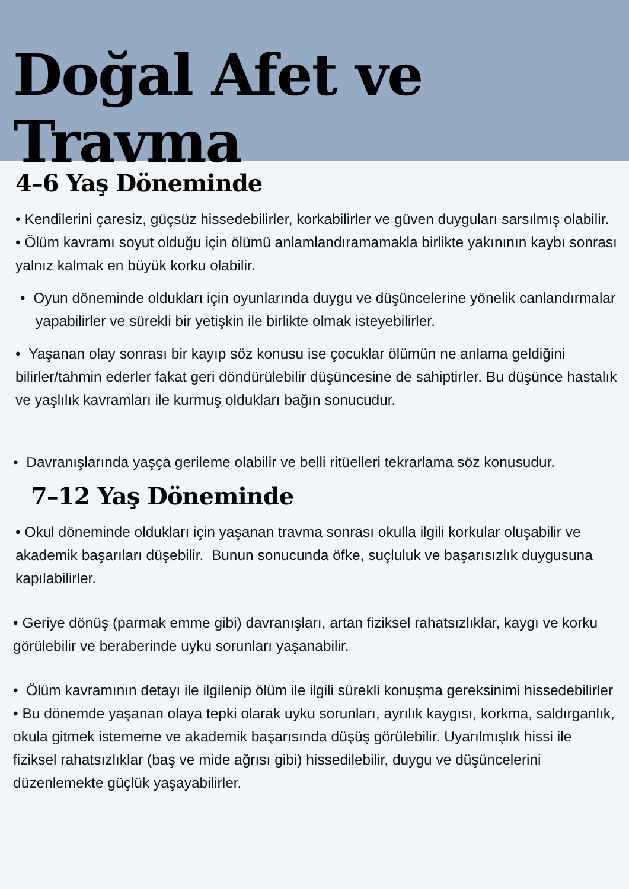Doğal Afet ve Travma
4–6 Yaş Döneminde
• Kendilerini çaresiz, güçsüz hissedebilirler, korkabilirler ve güven duyguları sarsılmış olabilir.
• Ölüm kavramı soyut olduğu için ölümü anlamlandıramamakla birlikte yakınının kaybı sonrası yalnız kalmak en büyük korku olabilir.
• Oyun döneminde oldukları için oyunlarında duygu ve düşüncelerine yönelik canlandırmalar yapabilirler ve sürekli bir yetişkin ile birlikte olmak isteyebilirler.
• Yaşanan olay sonrası bir kayıp söz konusu ise çocuklar ölümün ne anlama geldiğini bilirler/tahmin ederler fakat geri döndürülebilir düşüncesine de sahiptirler. Bu düşünce hastalık ve yaşlılık kavramları ile kurmuş oldukları bağın sonucudur.
• Davranışlarında yaşça gerileme olabilir ve belli ritüelleri tekrarlama söz konusudur.
7–12 Yaş Döneminde
• Okul döneminde oldukları için yaşanan travma sonrası okulla ilgili korkular oluşabilir ve akademik başarıları düşebilir. Bunun sonucunda öfke, suçluluk ve başarısızlık duygusuna kapılabilirler.
• Geriye dönüş (parmak emme gibi) davranışları, artan fiziksel rahatsızlıklar, kaygı ve korku görülebilir ve beraberinde uyku sorunları yaşanabilir.
• Ölüm kavramının detayı ile ilgilenip ölüm ile ilgili sürekli konuşma gereksinimi hissedebilirler
• Bu dönemde yaşanan olaya tepki olarak uyku sorunları, ayrılık kaygısı, korkma, saldırganlık, okula gitmek istememe ve akademik başarısında düşüş görülebilir. Uyarılmışlık hissi ile fiziksel rahatsızlıklar (baş ve mide ağrısı gibi) hissedilebilir, duygu ve düşüncelerini düzenlemekte güçlük yaşayabilirler.